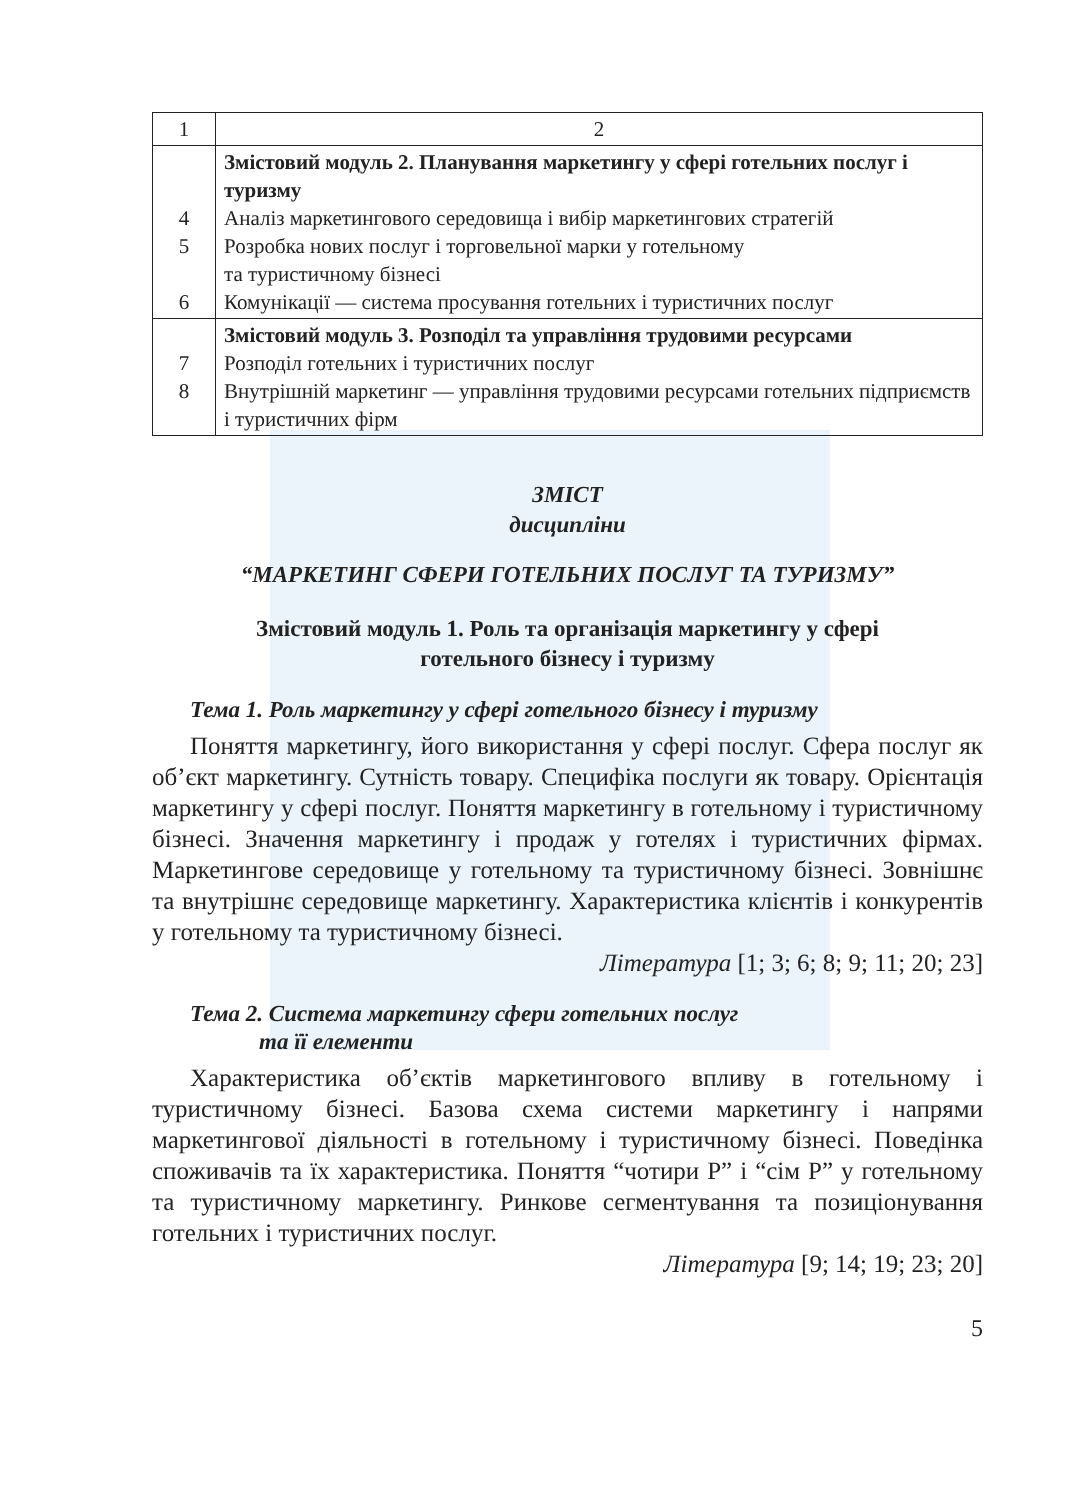| 1 | 2 |
| 4 5 6 | Змістовий модуль 2. Планування маркетингу у сфері готельних послуг і туризму Аналіз маркетингового середовища і вибір маркетингових стратегій Розробка нових послуг і торговельної марки у готельному та туристичному бізнесі Комунікації — система просування готельних і туристичних послуг |
| 7 8 | Змістовий модуль 3. Розподіл та управління трудовими ресурсами Розподіл готельних і туристичних послуг Внутрішній маркетинг — управління трудовими ресурсами готельних підприємств і туристичних фірм |
ЗМІСТ
дисципліни
“МАРКЕТИНГ СФЕРИ ГОТЕЛЬНИХ ПОСЛУГ ТА ТУРИЗМУ”
Змістовий модуль 1. Роль та організація маркетингу у сфері
готельного бізнесу і туризму
Тема 1. Роль маркетингу у сфері готельного бізнесу і туризму
Поняття маркетингу, його використання у сфері послуг. Сфера послуг як об’єкт маркетингу. Сутність товару. Специфіка послуги як товару. Орієнтація маркетингу у сфері послуг. Поняття маркетингу в готельному і туристичному бізнесі. Значення маркетингу і продаж у готелях і туристичних фірмах. Маркетингове середовище у готельному та туристичному бізнесі. Зовнішнє та внутрішнє середовище маркетингу. Характеристика клієнтів і конкурентів у готельному та туристичному бізнесі.
Література [1; 3; 6; 8; 9; 11; 20; 23]
Тема 2. Система маркетингу сфери готельних послуг
та її елементи
Характеристика об’єктів маркетингового впливу в готельному і туристичному бізнесі. Базова схема системи маркетингу і напрями маркетингової діяльності в готельному і туристичному бізнесі. Поведінка споживачів та їх характеристика. Поняття “чотири Р” і “сім Р” у готельному та туристичному маркетингу. Ринкове сегментування та позиціонування готельних і туристичних послуг.
Література [9; 14; 19; 23; 20]
5